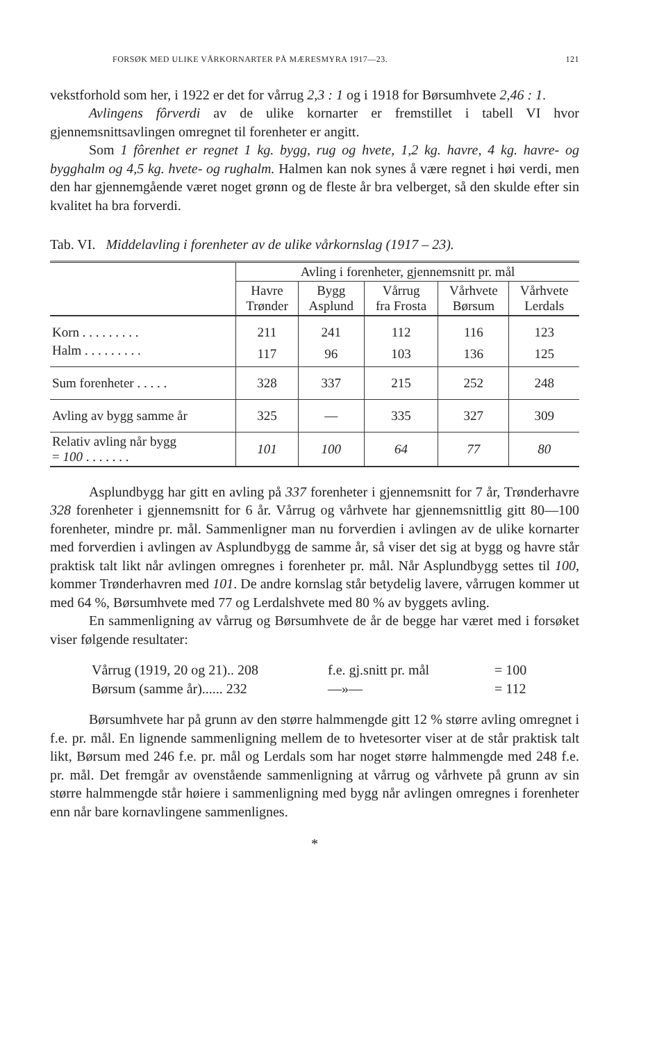FORSØK MED ULIKE VÅRKORNARTER PÅ MÆRESMYRA 1917—23. 121
vekstforhold som her, i 1922 er det for vårrug 2,3 : 1 og i 1918 for Børsumhvete 2,46 : 1.
Avlingens fôrverdi av de ulike kornarter er fremstillet i tabell VI hvor gjennemsnittsavlingen omregnet til forenheter er angitt.
Som 1 fôrenhet er regnet 1 kg. bygg, rug og hvete, 1,2 kg. havre, 4 kg. havre- og bygghalm og 4,5 kg. hvete- og rughalm. Halmen kan nok synes å være regnet i høi verdi, men den har gjennemgående været noget grønn og de fleste år bra velberget, så den skulde efter sin kvalitet ha bra forverdi.
Tab. VI. Middelavling i forenheter av de ulike vårkornslag (1917 – 23).
| | Avling i forenheter, gjennemsnitt pr. mål | | | | |
| --- | --- | --- | --- | --- | --- |
| | Havre Trønder | Bygg Asplund | Vårrug fra Frosta | Vårhvete Børsum | Vårhvete Lerdals |
| Korn . . . . . . . . . | 211 | 241 | 112 | 116 | 123 |
| Halm . . . . . . . . . | 117 | 96 | 103 | 136 | 125 |
| Sum forenheter . . . . . | 328 | 337 | 215 | 252 | 248 |
| Avling av bygg samme år | 325 | — | 335 | 327 | 309 |
| Relativ avling når bygg = 100 . . . . . . . | 101 | 100 | 64 | 77 | 80 |
Asplundbygg har gitt en avling på 337 forenheter i gjennemsnitt for 7 år, Trønderhavre 328 forenheter i gjennemsnitt for 6 år. Vårrug og vårhvete har gjennemsnittlig gitt 80—100 forenheter, mindre pr. mål. Sammenligner man nu forverdien i avlingen av de ulike kornarter med forverdien i avlingen av Asplundbygg de samme år, så viser det sig at bygg og havre står praktisk talt likt når avlingen omregnes i forenheter pr. mål. Når Asplundbygg settes til 100, kommer Trønderhavren med 101. De andre kornslag står betydelig lavere, vårrugen kommer ut med 64 %, Børsumhvete med 77 og Lerdalshvete med 80 % av byggets avling.
En sammenligning av vårrug og Børsumhvete de år de begge har været med i forsøket viser følgende resultater:
Vårrug (1919, 20 og 21).. 208 f.e. gj.snitt pr. mål = 100
Børsum (samme år)...... 232 —»— = 112
Børsumhvete har på grunn av den større halmmengde gitt 12 % større avling omregnet i f.e. pr. mål. En lignende sammenligning mellem de to hvetesorter viser at de står praktisk talt likt, Børsum med 246 f.e. pr. mål og Lerdals som har noget større halmmengde med 248 f.e. pr. mål. Det fremgår av ovenstående sammenligning at vårrug og vårhvete på grunn av sin større halmmengde står høiere i sammenligning med bygg når avlingen omregnes i forenheter enn når bare kornavlingene sammenlignes.
*